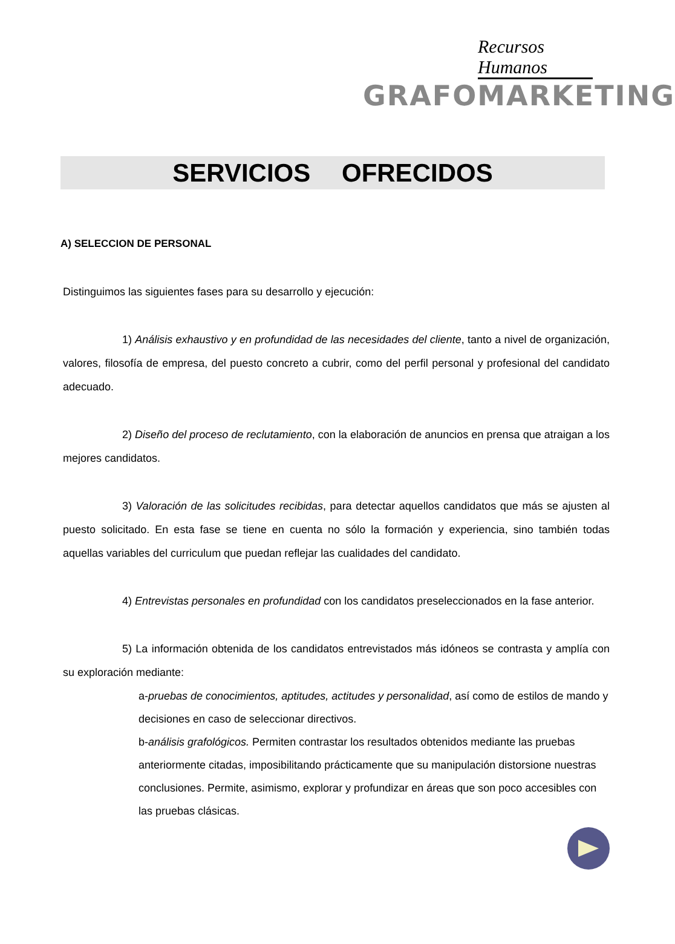Recursos Humanos
GRAFOMARKETING
SERVICIOS OFRECIDOS
A) SELECCION DE PERSONAL
Distinguimos las siguientes fases para su desarrollo y ejecución:
1) Análisis exhaustivo y en profundidad de las necesidades del cliente, tanto a nivel de organización, valores, filosofía de empresa, del puesto concreto a cubrir, como del perfil personal y profesional del candidato adecuado.
2) Diseño del proceso de reclutamiento, con la elaboración de anuncios en prensa que atraigan a los mejores candidatos.
3) Valoración de las solicitudes recibidas, para detectar aquellos candidatos que más se ajusten al puesto solicitado. En esta fase se tiene en cuenta no sólo la formación y experiencia, sino también todas aquellas variables del curriculum que puedan reflejar las cualidades del candidato.
4) Entrevistas personales en profundidad con los candidatos preseleccionados en la fase anterior.
5) La información obtenida de los candidatos entrevistados más idóneos se contrasta y amplía con su exploración mediante:
a-pruebas de conocimientos, aptitudes, actitudes y personalidad, así como de estilos de mando y decisiones en caso de seleccionar directivos.
b-análisis grafológicos. Permiten contrastar los resultados obtenidos mediante las pruebas anteriormente citadas, imposibilitando prácticamente que su manipulación distorsione nuestras conclusiones. Permite, asimismo, explorar y profundizar en áreas que son poco accesibles con las pruebas clásicas.